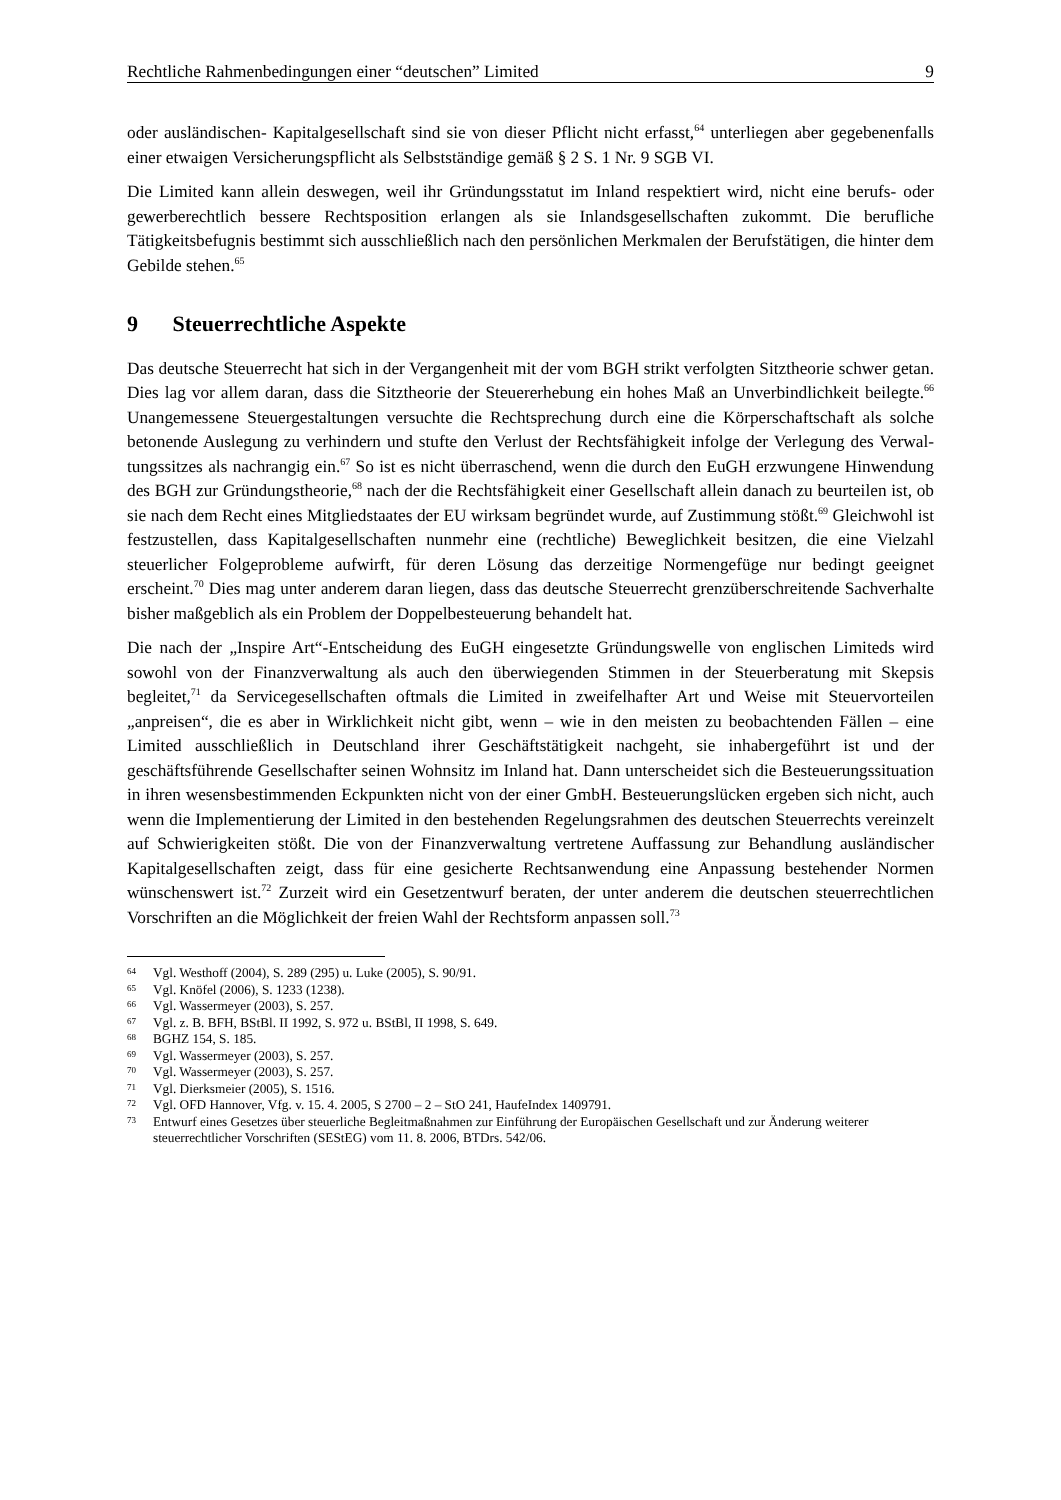Rechtliche Rahmenbedingungen einer “deutschen” Limited 9
oder ausländischen- Kapitalgesellschaft sind sie von dieser Pflicht nicht erfasst,<sup>64</sup> unterliegen aber gegebenenfalls einer etwaigen Versicherungspflicht als Selbstständige gemäß § 2 S. 1 Nr. 9 SGB VI.
Die Limited kann allein deswegen, weil ihr Gründungsstatut im Inland respektiert wird, nicht eine berufs- oder gewerberechtlich bessere Rechtsposition erlangen als sie Inlands­gesellschaften zukommt. Die berufliche Tätigkeitsbefugnis bestimmt sich ausschließlich nach den persönlichen Merkmalen der Berufstätigen, die hinter dem Gebilde stehen.<sup>65</sup>
9 Steuerrechtliche Aspekte
Das deutsche Steuerrecht hat sich in der Vergangenheit mit der vom BGH strikt verfolgten Sitztheorie schwer getan. Dies lag vor allem daran, dass die Sitztheorie der Steuererhebung ein hohes Maß an Unverbindlichkeit beilegte.<sup>66</sup> Unangemessene Steuergestaltungen versuchte die Rechtsprechung durch eine die Körperschaftschaft als solche betonende Auslegung zu verhindern und stufte den Verlust der Rechtsfähigkeit infolge der Verlegung des Verwal­tungssitzes als nachrangig ein.<sup>67</sup> So ist es nicht überraschend, wenn die durch den EuGH erzwungene Hinwendung des BGH zur Gründungstheorie,<sup>68</sup> nach der die Rechtsfähigkeit einer Gesellschaft allein danach zu beurteilen ist, ob sie nach dem Recht eines Mitgliedstaates der EU wirksam begründet wurde, auf Zustimmung stößt.<sup>69</sup> Gleichwohl ist festzustellen, dass Kapitalgesellschaften nunmehr eine (rechtliche) Beweglichkeit besitzen, die eine Vielzahl steuerlicher Folgeprobleme aufwirft, für deren Lösung das derzeitige Normengefüge nur bedingt geeignet erscheint.<sup>70</sup> Dies mag unter anderem daran liegen, dass das deutsche Steuerrecht grenzüberschreitende Sachverhalte bisher maßgeblich als ein Problem der Doppelbesteuerung behandelt hat.
Die nach der „Inspire Art“-Entscheidung des EuGH eingesetzte Gründungswelle von eng­lischen Limiteds wird sowohl von der Finanzverwaltung als auch den überwiegenden Stimmen in der Steuerberatung mit Skepsis begleitet,<sup>71</sup> da Servicegesellschaften oftmals die Limited in zweifelhafter Art und Weise mit Steuervorteilen „anpreisen“, die es aber in Wirklichkeit nicht gibt, wenn – wie in den meisten zu beobachtenden Fällen – eine Limited ausschließlich in Deutschland ihrer Geschäftstätigkeit nachgeht, sie inhabergeführt ist und der geschäftsführende Gesellschafter seinen Wohnsitz im Inland hat. Dann unterscheidet sich die Besteuerungssituation in ihren wesensbestimmenden Eckpunkten nicht von der einer GmbH. Besteuerungslücken ergeben sich nicht, auch wenn die Implementierung der Limited in den bestehenden Regelungsrahmen des deutschen Steuerrechts vereinzelt auf Schwierigkeiten stößt. Die von der Finanzverwaltung vertretene Auffassung zur Behandlung ausländischer Kapitalgesellschaften zeigt, dass für eine gesicherte Rechtsanwendung eine Anpassung bestehender Normen wünschenswert ist.<sup>72</sup> Zurzeit wird ein Gesetzentwurf beraten, der unter anderem die deutschen steuerrechtlichen Vorschriften an die Möglichkeit der freien Wahl der Rechtsform anpassen soll.<sup>73</sup>
64 Vgl. Westhoff (2004), S. 289 (295) u. Luke (2005), S. 90/91.
65 Vgl. Knöfel (2006), S. 1233 (1238).
66 Vgl. Wassermeyer (2003), S. 257.
67 Vgl. z. B. BFH, BStBl. II 1992, S. 972 u. BStBl, II 1998, S. 649.
68 BGHZ 154, S. 185.
69 Vgl. Wassermeyer (2003), S. 257.
70 Vgl. Wassermeyer (2003), S. 257.
71 Vgl. Dierksmeier (2005), S. 1516.
72 Vgl. OFD Hannover, Vfg. v. 15. 4. 2005, S 2700 – 2 – StO 241, HaufeIndex 1409791.
73 Entwurf eines Gesetzes über steuerliche Begleitmaßnahmen zur Einführung der Europäischen Gesellschaft und zur Änderung weiterer steuerrechtlicher Vorschriften (SEStEG) vom 11. 8. 2006, BTDrs. 542/06.